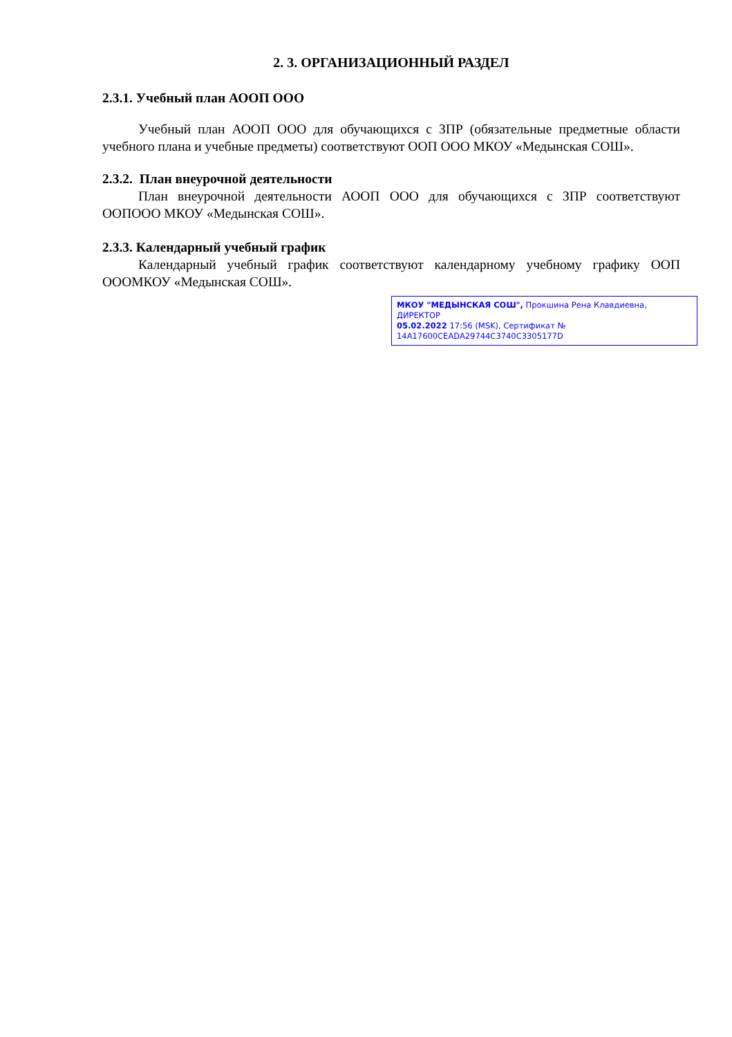2. 3. ОРГАНИЗАЦИОННЫЙ РАЗДЕЛ
2.3.1. Учебный план АООП ООО
Учебный план АООП ООО для обучающихся с ЗПР (обязательные предметные области учебного плана и учебные предметы) соответствуют ООП ООО МКОУ «Медынская СОШ».
2.3.2. План внеурочной деятельности
План внеурочной деятельности АООП ООО для обучающихся с ЗПР соответствуют ООПООО МКОУ «Медынская СОШ».
2.3.3. Календарный учебный график
Календарный учебный график соответствуют календарному учебному графику ООП ОООМКОУ «Медынская СОШ».
МКОУ "МЕДЫНСКАЯ СОШ", Прокшина Рена Клавдиевна, ДИРЕКТОР
05.02.2022 17:56 (MSK), Сертификат № 14A17600CEADA29744C3740C3305177D